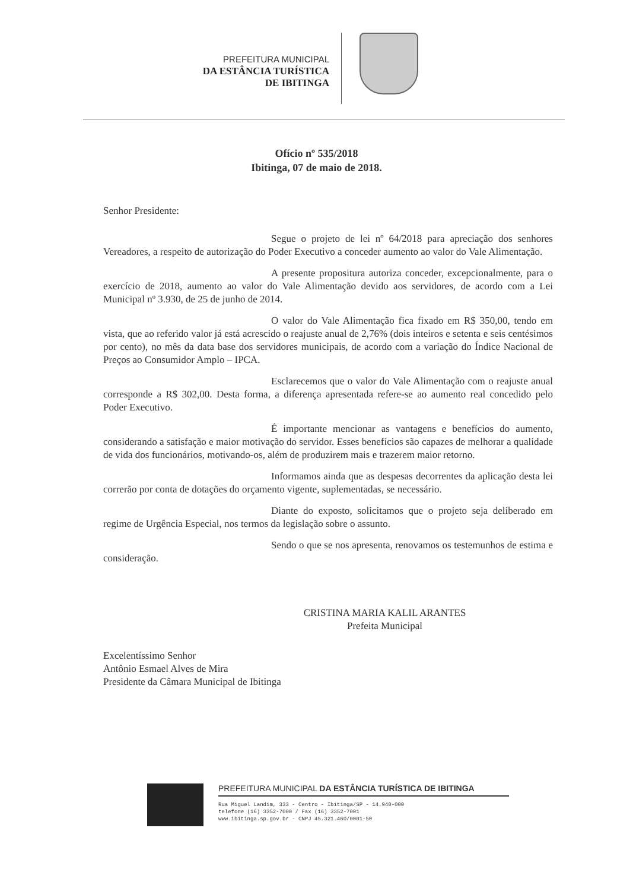PREFEITURA MUNICIPAL
DA ESTÂNCIA TURÍSTICA
DE IBITINGA
Ofício nº 535/2018
Ibitinga, 07 de maio de 2018.
Senhor Presidente:
Segue o projeto de lei nº 64/2018 para apreciação dos senhores Vereadores, a respeito de autorização do Poder Executivo a conceder aumento ao valor do Vale Alimentação.
A presente propositura autoriza conceder, excepcionalmente, para o exercício de 2018, aumento ao valor do Vale Alimentação devido aos servidores, de acordo com a Lei Municipal nº 3.930, de 25 de junho de 2014.
O valor do Vale Alimentação fica fixado em R$ 350,00, tendo em vista, que ao referido valor já está acrescido o reajuste anual de 2,76% (dois inteiros e setenta e seis centésimos por cento), no mês da data base dos servidores municipais, de acordo com a variação do Índice Nacional de Preços ao Consumidor Amplo – IPCA.
Esclarecemos que o valor do Vale Alimentação com o reajuste anual corresponde a R$ 302,00. Desta forma, a diferença apresentada refere-se ao aumento real concedido pelo Poder Executivo.
É importante mencionar as vantagens e benefícios do aumento, considerando a satisfação e maior motivação do servidor. Esses benefícios são capazes de melhorar a qualidade de vida dos funcionários, motivando-os, além de produzirem mais e trazerem maior retorno.
Informamos ainda que as despesas decorrentes da aplicação desta lei correrão por conta de dotações do orçamento vigente, suplementadas, se necessário.
Diante do exposto, solicitamos que o projeto seja deliberado em regime de Urgência Especial, nos termos da legislação sobre o assunto.
Sendo o que se nos apresenta, renovamos os testemunhos de estima e consideração.
CRISTINA MARIA KALIL ARANTES
Prefeita Municipal
Excelentíssimo Senhor
Antônio Esmael Alves de Mira
Presidente da Câmara Municipal de Ibitinga
PREFEITURA MUNICIPAL DA ESTÂNCIA TURÍSTICA DE IBITINGA
Rua Miguel Landim, 333 - Centro - Ibitinga/SP - 14.940-000
telefone (16) 3352-7000 / Fax (16) 3352-7001
www.ibitinga.sp.gov.br - CNPJ 45.321.460/0001-50